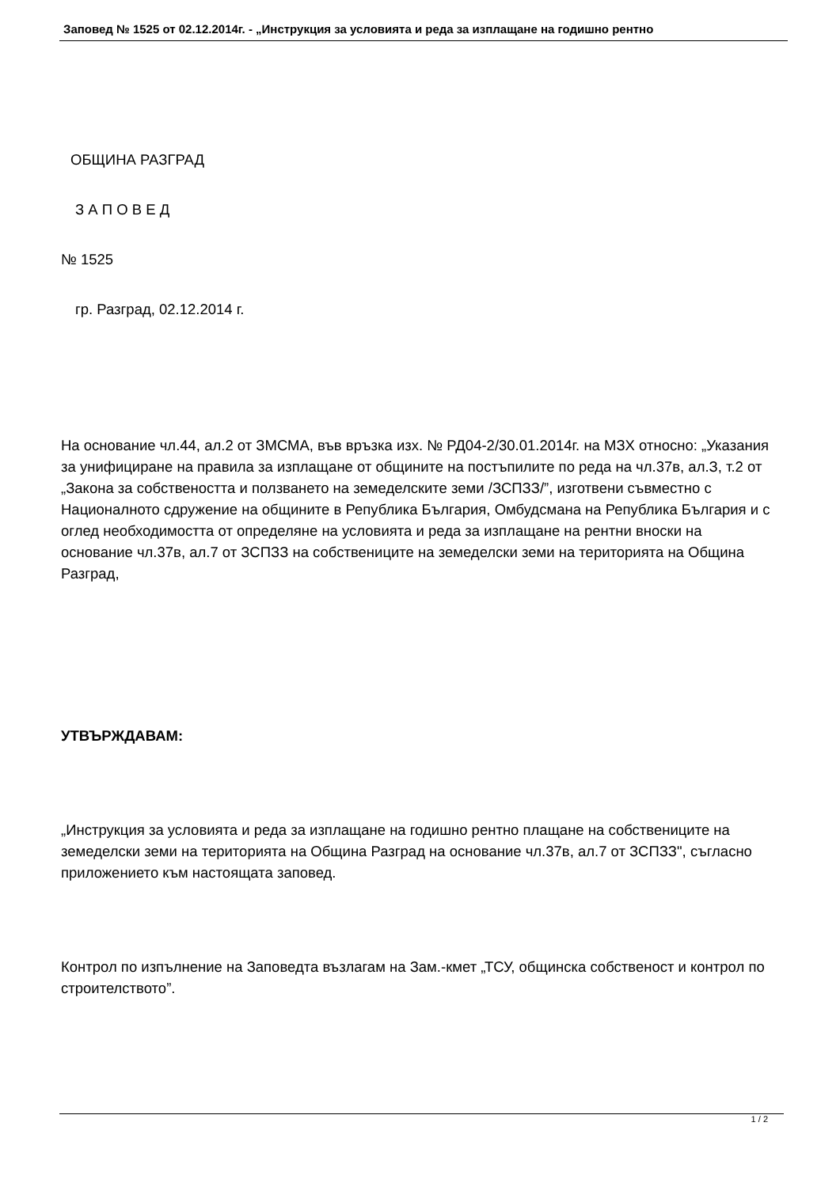Заповед № 1525 от 02.12.2014г. - „Инструкция за условията и реда за изплащане на годишно рентно
ОБЩИНА РАЗГРАД
З А П О В Е Д
№ 1525
гр. Разград, 02.12.2014 г.
На основание чл.44, ал.2 от ЗМСМА, във връзка изх. № РД04-2/30.01.2014г. на МЗХ относно: „Указания за унифициране на правила за изплащане от общините на постъпилите по реда на чл.37в, ал.З, т.2 от „Закона за собствеността и ползването на земеделските земи /ЗСПЗЗ/”, изготвени съвместно с Националното сдружение на общините в Република България, Омбудсмана на Република България и с оглед необходимостта от определяне на условията и реда за изплащане на рентни вноски на основание чл.37в, ал.7 от ЗСПЗЗ на собствениците на земеделски земи на територията на Община Разград,
УТВЪРЖДАВАМ:
„Инструкция за условията и реда за изплащане на годишно рентно плащане на собствениците на земеделски земи на територията на Община Разград на основание чл.37в, ал.7 от ЗСПЗЗ", съгласно приложението към настоящата заповед.
Контрол по изпълнение на Заповедта възлагам на Зам.-кмет „ТСУ, общинска собственост и контрол по строителството”.
1 / 2